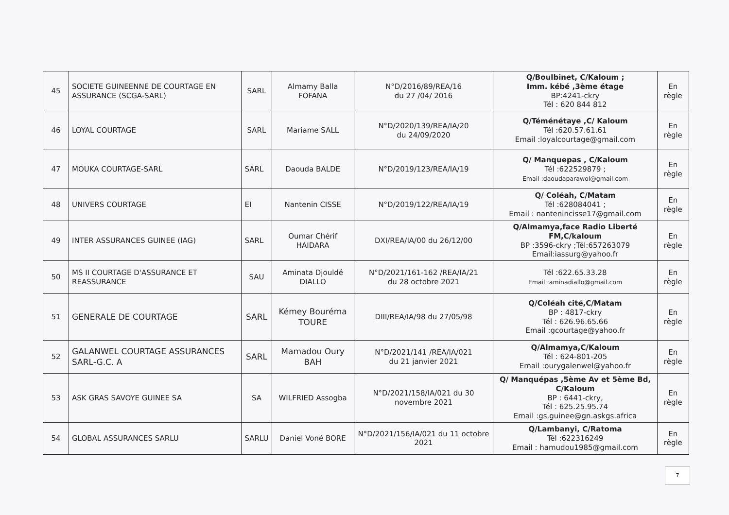| 45 | SOCIETE GUINEENNE DE COURTAGE EN ASSURANCE (SCGA-SARL) | SARL | Almamy Balla FOFANA | N°D/2016/89/REA/16 du 27 /04/ 2016 | Q/Boulbinet, C/Kaloum ; Imm. kébé ,3ème étage BP:4241-ckry Tél : 620 844 812 | En règle |
| 46 | LOYAL COURTAGE | SARL | Mariame SALL | N°D/2020/139/REA/IA/20 du 24/09/2020 | Q/Téménétaye ,C/ Kaloum Tél :620.57.61.61 Email :loyalcourtage@gmail.com | En règle |
| 47 | MOUKA COURTAGE-SARL | SARL | Daouda BALDE | N°D/2019/123/REA/IA/19 | Q/ Manquepas , C/Kaloum Tél :622529879 ; Email :daoudaparawol@gmail.com | En règle |
| 48 | UNIVERS COURTAGE | EI | Nantenin CISSE | N°D/2019/122/REA/IA/19 | Q/ Coléah, C/Matam Tél :628084041 ; Email : nantenincisse17@gmail.com | En règle |
| 49 | INTER ASSURANCES GUINEE (IAG) | SARL | Oumar Chérif HAIDARA | DXI/REA/IA/00 du 26/12/00 | Q/Almamya,face Radio Liberté FM,C/kaloum BP :3596-ckry ;Tél:657263079 Email:iassurg@yahoo.fr | En règle |
| 50 | MS II COURTAGE D'ASSURANCE ET REASSURANCE | SAU | Aminata Djouldé DIALLO | N°D/2021/161-162 /REA/IA/21 du 28 octobre 2021 | Tél :622.65.33.28 Email :aminadiallo@gmail.com | En règle |
| 51 | GENERALE DE COURTAGE | SARL | Kémey Bouréma TOURE | DIII/REA/IA/98 du 27/05/98 | Q/Coléah cité,C/Matam BP : 4817-ckry Tél : 626.96.65.66 Email :gcourtage@yahoo.fr | En règle |
| 52 | GALANWEL COURTAGE ASSURANCES SARL-G.C. A | SARL | Mamadou Oury BAH | N°D/2021/141 /REA/IA/021 du 21 janvier 2021 | Q/Almamya,C/Kaloum Tél : 624-801-205 Email :ourygalenwel@yahoo.fr | En règle |
| 53 | ASK GRAS SAVOYE GUINEE SA | SA | WILFRIED Assogba | N°D/2021/158/IA/021 du 30 novembre 2021 | Q/ Manquépas ,5ème Av et 5ème Bd, C/Kaloum BP : 6441-ckry, Tél : 625.25.95.74 Email :gs.guinee@gn.askgs.africa | En règle |
| 54 | GLOBAL ASSURANCES SARLU | SARLU | Daniel Voné BORE | N°D/2021/156/IA/021 du 11 octobre 2021 | Q/Lambanyi, C/Ratoma Tél :622316249 Email : hamudou1985@gmail.com | En règle |
7